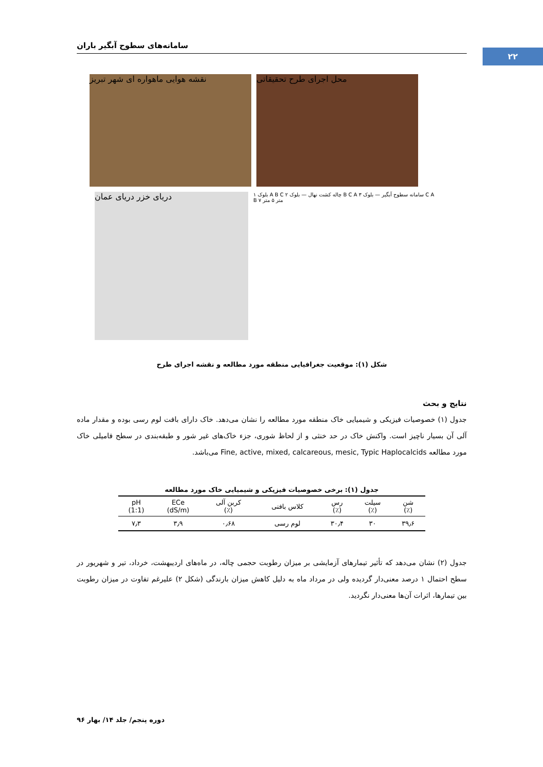۲۲
سامانه‌های سطوح آبگیر باران
نقشه هوایی ماهواره ای شهر تبریز
محل اجرای طرح تحقیقاتی
دریای خزر دریای عمان
بلوک ۱ A B C چاله کشت نهال — بلوک ۲ B C A سامانه سطوح آبگیر — بلوک ۳ C A B ۷ متر ۵ متر
شکل (۱): موقعیت جغرافیایی منطقه مورد مطالعه و نقشه اجرای طرح
نتایج و بحث
جدول (۱) خصوصیات فیزیکی و شیمیایی خاک منطقه مورد مطالعه را نشان می‌دهد. خاک دارای بافت لوم رسی بوده و مقدار ماده آلی آن بسیار ناچیز است. واکنش خاک در حد خنثی و از لحاظ شوری، جزء خاک‌های غیر شور و طبقه‌بندی در سطح فامیلی خاک مورد مطالعه Fine, active, mixed, calcareous, mesic, Typic Haplocalcids می‌باشد.
جدول (۱): برخی خصوصیات فیزیکی و شیمیایی خاک مورد مطالعه
| شن (٪) | سیلت (٪) | رس (٪) | کلاس بافتی | کربن آلی (٪) | ECe (dS/m) | pH (1:1) |
| --- | --- | --- | --- | --- | --- | --- |
| ۳۹٫۶ | ۳۰ | ۳۰٫۴ | لوم رسی | ۰٫۶۸ | ۳٫۹ | ۷٫۳ |
جدول (۲) نشان می‌دهد که تأثیر تیمارهای آزمایشی بر میزان رطوبت حجمی چاله، در ماه‌های اردیبهشت، خرداد، تیر و شهریور در سطح احتمال ۱ درصد معنی‌دار گردیده ولی در مرداد ماه به دلیل کاهش میزان بارندگی (شکل ۲) علیرغم تفاوت در میزان رطوبت بین تیمارها، اثرات آن‌ها معنی‌دار نگردید.
دوره پنجم/ جلد ۱۴/ بهار ۹۶